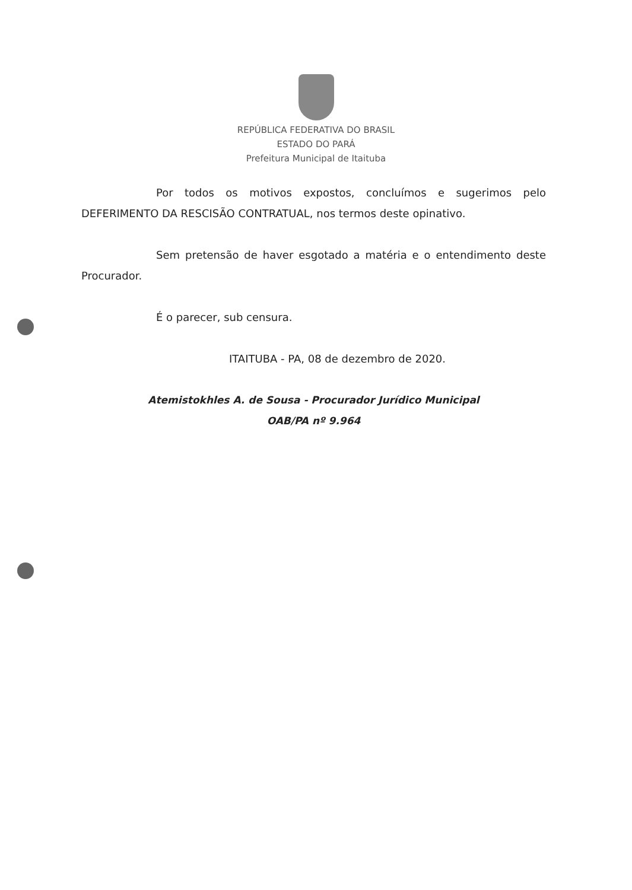REPÚBLICA FEDERATIVA DO BRASIL
ESTADO DO PARÁ
Prefeitura Municipal de Itaituba
Por todos os motivos expostos, concluímos e sugerimos pelo DEFERIMENTO DA RESCISÃO CONTRATUAL, nos termos deste opinativo.
Sem pretensão de haver esgotado a matéria e o entendimento deste Procurador.
É o parecer, sub censura.
ITAITUBA - PA, 08 de dezembro de 2020.
Atemistokhles A. de Sousa - Procurador Jurídico Municipal
OAB/PA nº 9.964